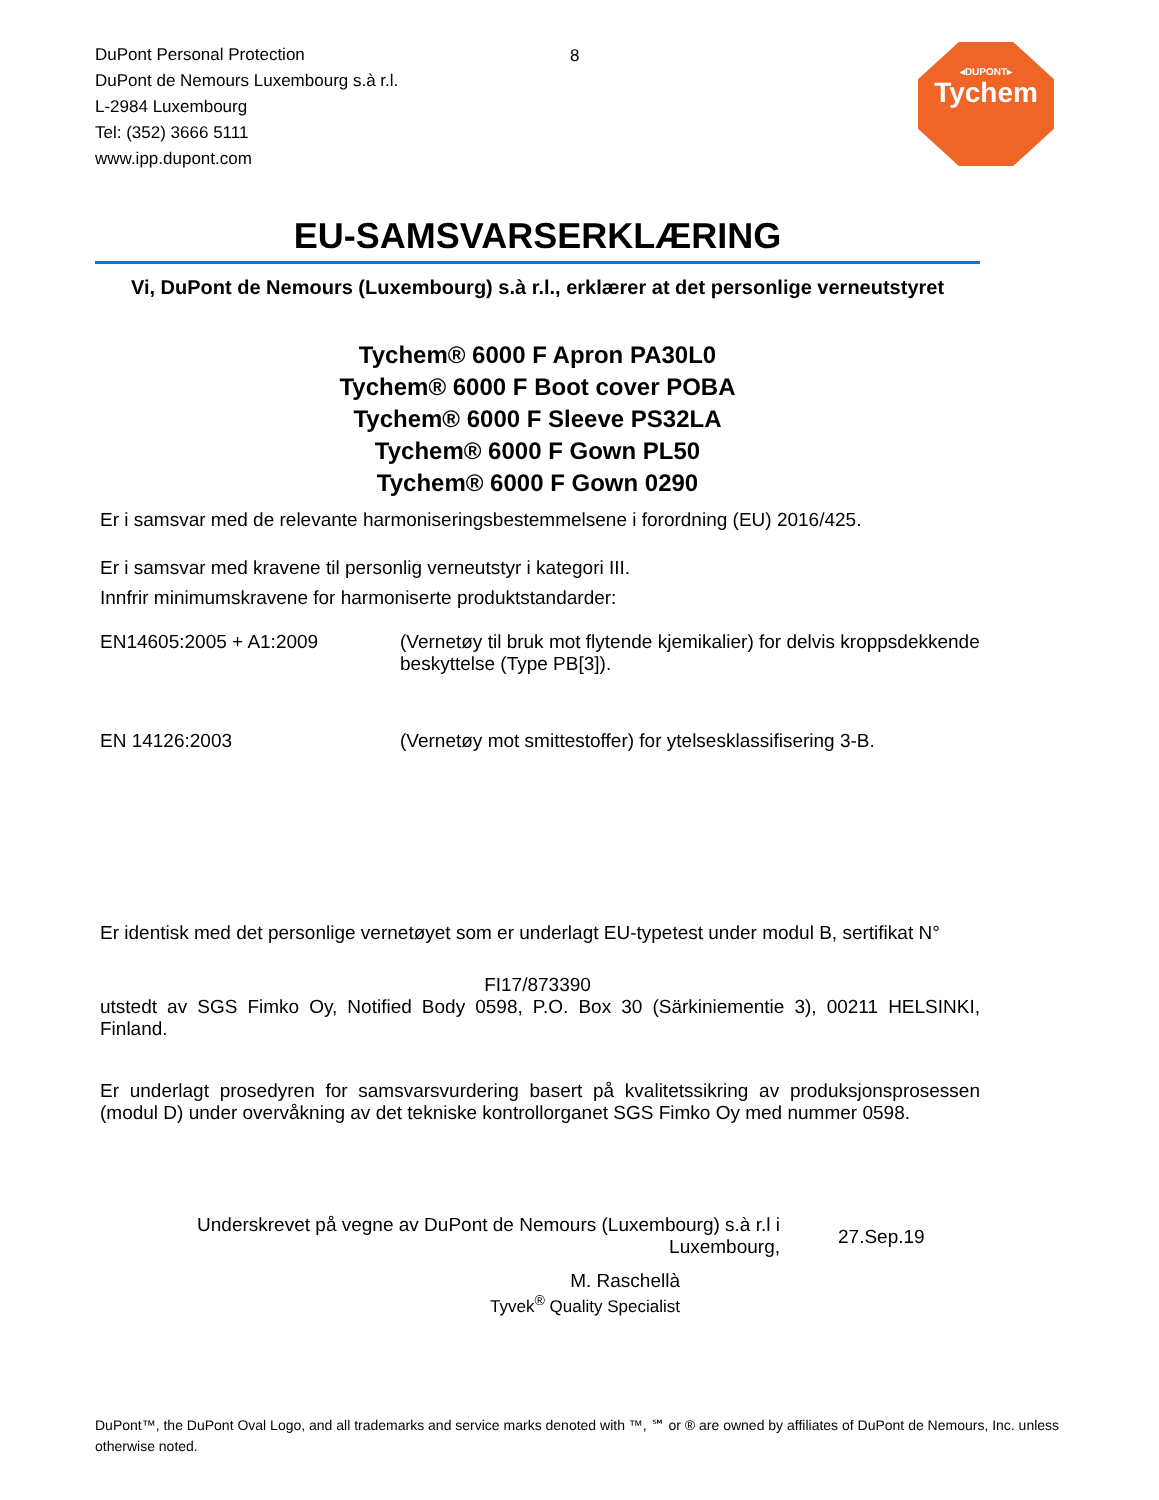DuPont Personal Protection
DuPont de Nemours Luxembourg s.à r.l.
L-2984 Luxembourg
Tel: (352) 3666 5111
www.ipp.dupont.com
8
◂DUPONT▸
Tychem
EU-SAMSVARSERKLÆRING
Vi, DuPont de Nemours (Luxembourg) s.à r.l., erklærer at det personlige verneutstyret
Tychem® 6000 F Apron PA30L0
Tychem® 6000 F Boot cover POBA
Tychem® 6000 F Sleeve PS32LA
Tychem® 6000 F Gown PL50
Tychem® 6000 F Gown 0290
Er i samsvar med de relevante harmoniseringsbestemmelsene i forordning (EU) 2016/425.
Er i samsvar med kravene til personlig verneutstyr i kategori III.
Innfrir minimumskravene for harmoniserte produktstandarder:
EN14605:2005 + A1:2009 (Vernetøy til bruk mot flytende kjemikalier) for delvis kroppsdekkende beskyttelse (Type PB[3]).
EN 14126:2003 (Vernetøy mot smittestoffer) for ytelsesklassifisering 3-B.
Er identisk med det personlige vernetøyet som er underlagt EU-typetest under modul B, sertifikat N°
FI17/873390
utstedt av SGS Fimko Oy, Notified Body 0598, P.O. Box 30 (Särkiniementie 3), 00211 HELSINKI, Finland.
Er underlagt prosedyren for samsvarsvurdering basert på kvalitetssikring av produksjonsprosessen (modul D) under overvåkning av det tekniske kontrollorganet SGS Fimko Oy med nummer 0598.
Underskrevet på vegne av DuPont de Nemours (Luxembourg) s.à r.l i Luxembourg,
27.Sep.19
M. Raschellà
Tyvek<sup>®</sup> Quality Specialist
DuPont™, the DuPont Oval Logo, and all trademarks and service marks denoted with ™, ℠ or ® are owned by affiliates of DuPont de Nemours, Inc. unless otherwise noted.